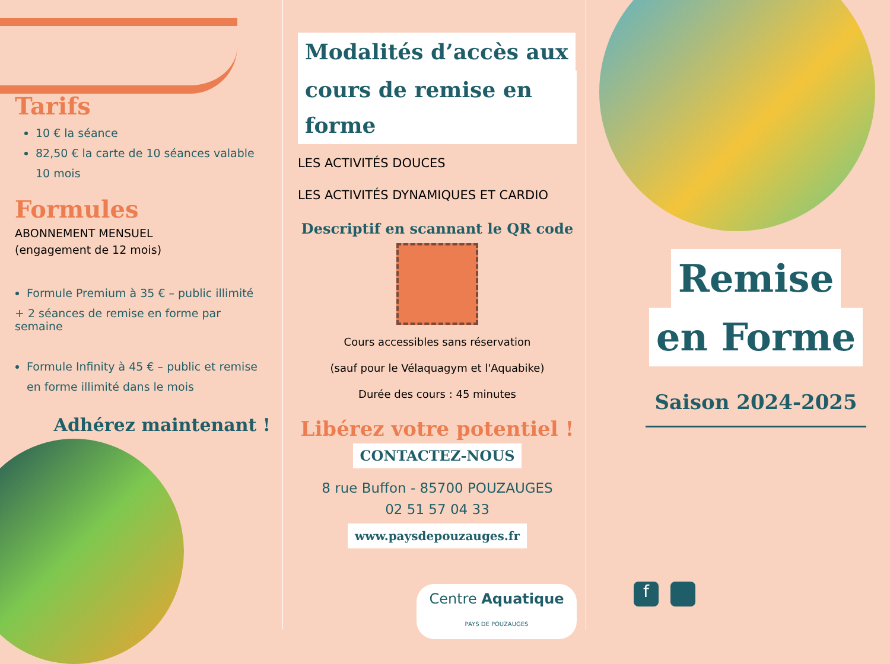Tarifs
10 € la séance
82,50 € la carte de 10 séances valable 10 mois
Formules
ABONNEMENT MENSUEL
(engagement de 12 mois)
Formule Premium à 35 € – public illimité
+ 2 séances de remise en forme par semaine
Formule Infinity à 45 € – public et remise en forme illimité dans le mois
Adhérez maintenant !
Modalités d’accès aux
cours de remise en forme
LES ACTIVITÉS DOUCES
LES ACTIVITÉS DYNAMIQUES ET CARDIO
Descriptif en scannant le QR code
Cours accessibles sans réservation
(sauf pour le Vélaquagym et l'Aquabike)
Durée des cours : 45 minutes
Libérez votre potentiel !
CONTACTEZ-NOUS
8 rue Buffon - 85700 POUZAUGES
02 51 57 04 33
www.paysdepouzauges.fr
Centre Aquatique
PAYS DE POUZAUGES
Remise
en Forme
Saison 2024-2025
f